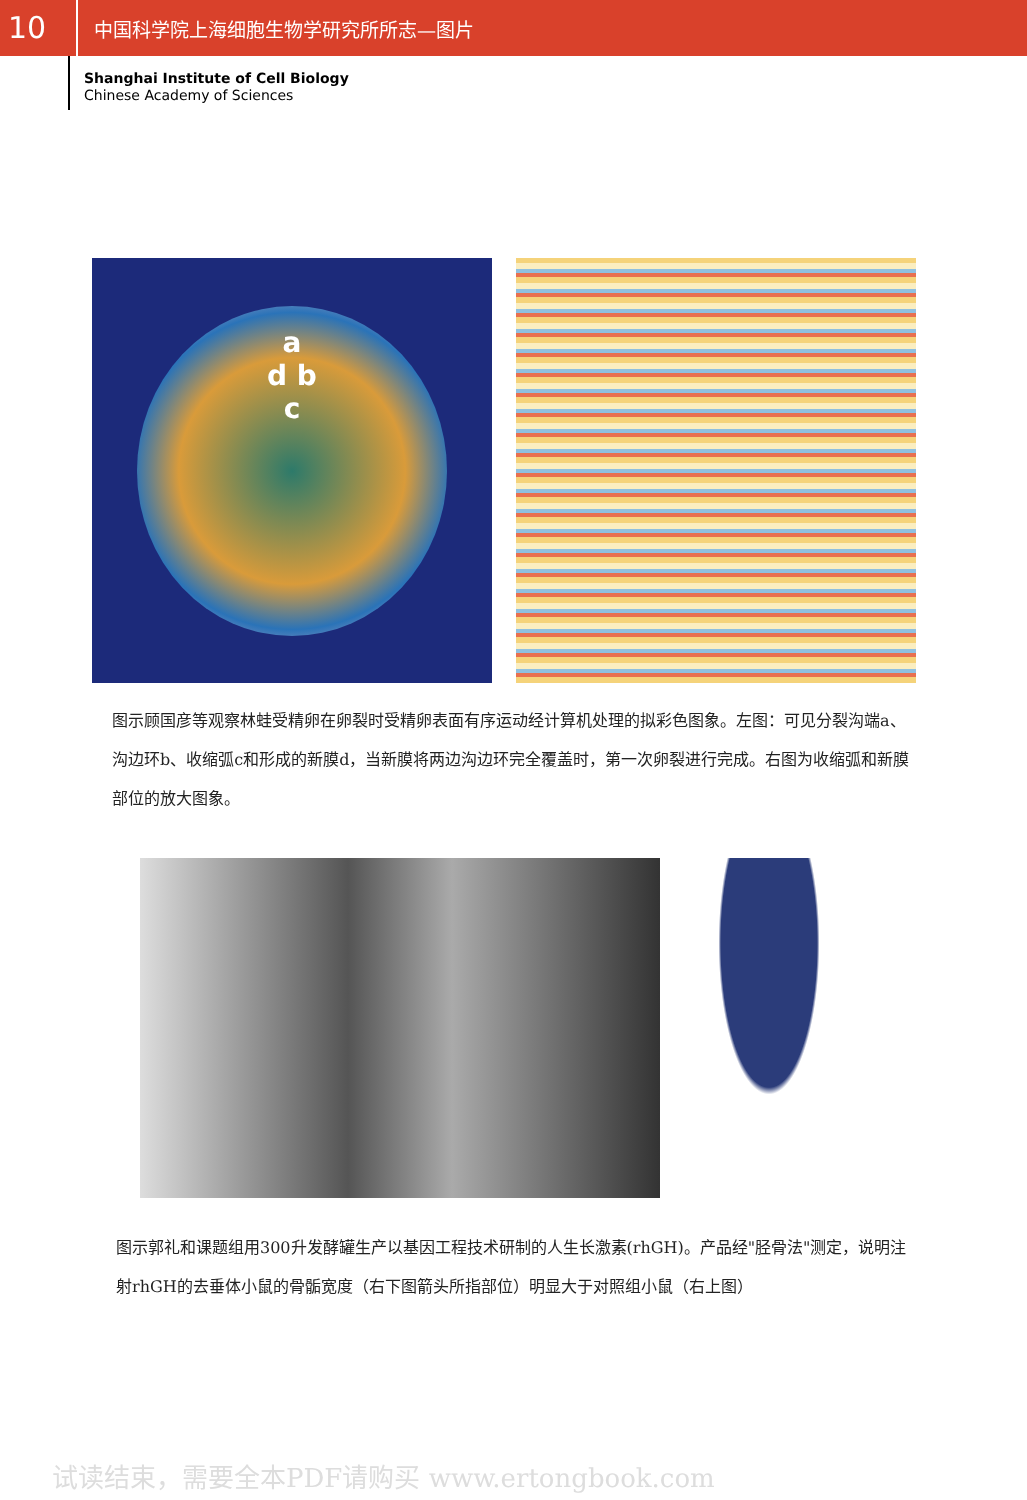10
中国科学院上海细胞生物学研究所所志—图片
Shanghai Institute of Cell Biology
Chinese Academy of Sciences
a
d b
c
图示顾国彦等观察林蛙受精卵在卵裂时受精卵表面有序运动经计算机处理的拟彩色图象。左图：可见分裂沟端a、沟边环b、收缩弧c和形成的新膜d，当新膜将两边沟边环完全覆盖时，第一次卵裂进行完成。右图为收缩弧和新膜部位的放大图象。
图示郭礼和课题组用300升发酵罐生产以基因工程技术研制的人生长激素(rhGH)。产品经"胫骨法"测定，说明注射rhGH的去垂体小鼠的骨骺宽度（右下图箭头所指部位）明显大于对照组小鼠（右上图）
试读结束，需要全本PDF请购买 www.ertongbook.com